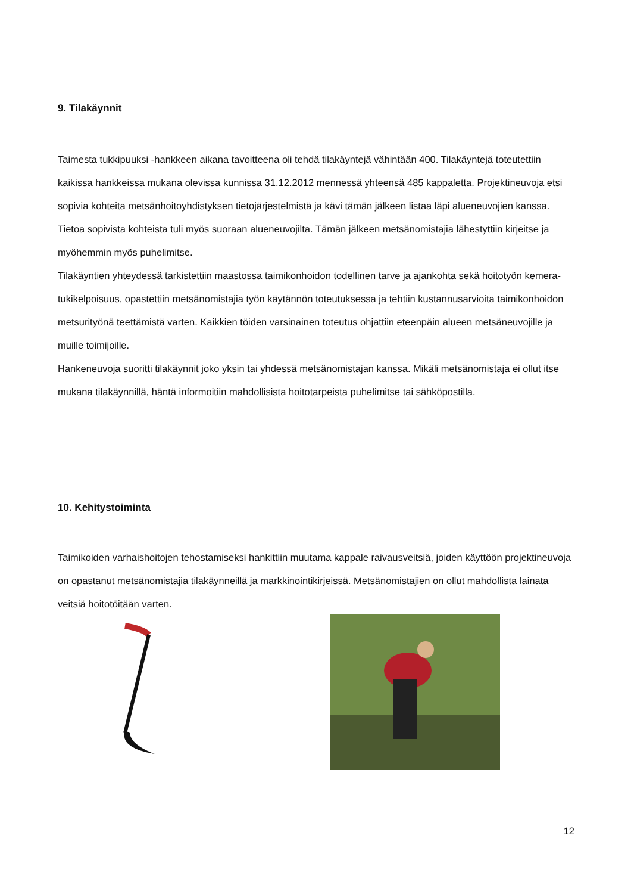9. Tilakäynnit
Taimesta tukkipuuksi -hankkeen aikana tavoitteena oli tehdä tilakäyntejä vähintään 400. Tilakäyntejä toteutettiin kaikissa hankkeissa mukana olevissa kunnissa 31.12.2012 mennessä yhteensä 485 kappaletta. Projektineuvoja etsi sopivia kohteita metsänhoitoyhdistyksen tietojärjestelmistä ja kävi tämän jälkeen listaa läpi alueneuvojien kanssa. Tietoa sopivista kohteista tuli myös suoraan alueneuvojilta. Tämän jälkeen metsänomistajia lähestyttiin kirjeitse ja myöhemmin myös puhelimitse.
Tilakäyntien yhteydessä tarkistettiin maastossa taimikonhoidon todellinen tarve ja ajankohta sekä hoitotyön kemera-tukikelpoisuus, opastettiin metsänomistajia työn käytännön toteutuksessa ja tehtiin kustannusarvioita taimikonhoidon metsurityönä teettämistä varten. Kaikkien töiden varsinainen toteutus ohjattiin eteenpäin alueen metsäneuvojille ja muille toimijoille.
Hankeneuvoja suoritti tilakäynnit joko yksin tai yhdessä metsänomistajan kanssa. Mikäli metsänomistaja ei ollut itse mukana tilakäynnillä, häntä informoitiin mahdollisista hoitotarpeista puhelimitse tai sähköpostilla.
10. Kehitystoiminta
Taimikoiden varhaishoitojen tehostamiseksi hankittiin muutama kappale raivausveitsiä, joiden käyttöön projektineuvoja on opastanut metsänomistajia tilakäynneillä ja markkinointikirjeissä. Metsänomistajien on ollut mahdollista lainata veitsiä hoitotöitään varten.
12